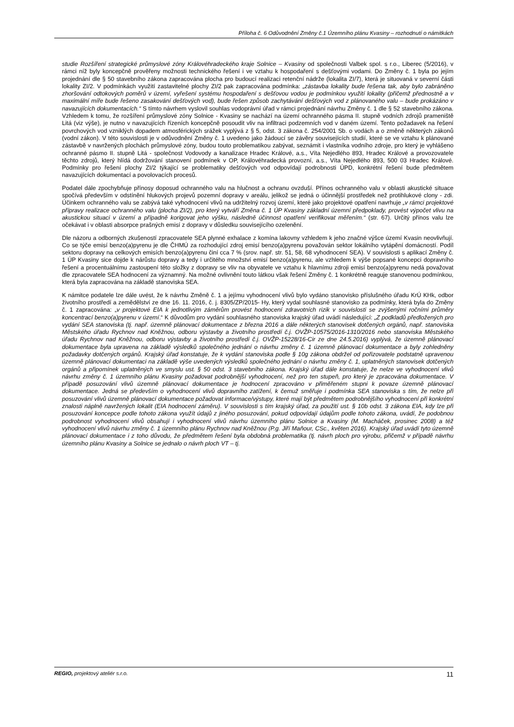Příloha č. 6 Odůvodnění Změny č.1 Územního plánu Kvasiny – rozhodnutí o námitkách
studie Rozšíření strategické průmyslové zóny Královéhradeckého kraje Solnice – Kvasiny od společnosti Valbek spol. s r.o., Liberec (5/2016), v rámci níž byly koncepčně prověřeny možnosti technického řešení i ve vztahu k hospodaření s dešťovými vodami. Do Změny č. 1 byla po jejím projednání dle § 50 stavebního zákona zapracována plocha pro budoucí realizaci retenční nádrže (lokalita ZI/7), která je situovaná v severní části lokality ZI/2. V podmínkách využití zastavitelné plochy ZI/2 pak zapracována podmínka: „zástavba lokality bude řešena tak, aby bylo zabráněno zhoršování odtokových poměrů v území, vyřešení systému hospodaření s dešťovou vodou je podmínkou využití lokality (přičemž přednostně a v maximální míře bude řešeno zasakování dešťových vod), bude řešen způsob zachytávání dešťových vod z plánovaného valu – bude prokázáno v navazujících dokumentacích.“ S tímto návrhem vyslovil souhlas vodoprávní úřad v rámci projednání návrhu Změny č. 1 dle § 52 stavebního zákona. Vzhledem k tomu, že rozšíření průmyslové zóny Solnice - Kvasiny se nachází na území ochranného pásma II. stupně vodních zdrojů prameniště Litá (viz výše), je nutno v navazujících řízeních koncepčně posoudit vliv na infiltraci podzemních vod v daném území. Tento požadavek na řešení povrchových vod vzniklých dopadem atmosférických srážek vyplývá z § 5, odst. 3 zákona č. 254/2001 Sb. o vodách a o změně některých zákonů (vodní zákon). V této souvislosti je v odůvodnění Změny č. 1 uvedeno jako žádoucí se závěry souvisejících studií, které se ve vztahu k plánované zástavbě v navržených plochách průmyslové zóny, budou touto problematikou zabývat, seznámit i vlastníka vodního zdroje, pro který je vyhlášeno ochranné pásmo II. stupně Litá - společnost Vodovody a kanalizace Hradec Králové, a.s., Víta Nejedlého 893, Hradec Králové a provozovatele těchto zdrojů, který hlídá dodržování stanovení podmínek v OP, Královéhradecká provozní, a.s., Víta Nejedlého 893, 500 03 Hradec Králové. Podmínky pro řešení plochy ZI/2 týkající se problematiky dešťových vod odpovídají podrobnosti ÚPD, konkrétní řešení bude předmětem navazujících dokumentací a povolovacích procesů.
Podatel dále zpochybňuje přínosy doposud ochranného valu na hlučnost a ochranu ovzduší. Přínos ochranného valu v oblasti akustické situace spočívá především v odstínění hlukových projevů pozemní dopravy v areálu, jelikož se jedná o účinnější prostředek než protihlukové clony - zdi. Účinkem ochranného valu se zabývá také vyhodnocení vlivů na udržitelný rozvoj území, které jako projektové opatření navrhuje „v rámci projektové přípravy realizace ochranného valu (plocha ZI/2), pro který vytváří Změna č. 1 ÚP Kvasiny základní územní předpoklady, provést výpočet vlivu na akustickou situaci v území a případně korigovat jeho výšku, následně účinnost opatření verifikovat měřením.“ (str. 67). Určitý přínos valu lze očekávat i v oblasti absorpce prašných emisí z dopravy v důsledku souvisejícího ozelenění.
Dle názoru a odborných zkušeností zpracovatele SEA plynné exhalace z komína lakovny vzhledem k jeho značné výšce území Kvasin neovlivňují. Co se týče emisí benzo(a)pyrenu je dle ČHMÚ za rozhodující zdroj emisí benzo(a)pyrenu považován sektor lokálního vytápění domácností. Podíl sektoru dopravy na celkových emisích benzo(a)pyrenu činí cca 7 % (srov. např. str. 51, 58, 68 vyhodnocení SEA). V souvislosti s aplikací Změny č. 1 ÚP Kvasiny sice dojde k nárůstu dopravy a tedy i určitého množství emisí benzo(a)pyrenu, ale vzhledem k výše popsané koncepci dopravního řešení a procentuálnímu zastoupení této složky z dopravy se vliv na obyvatele ve vztahu k hlavnímu zdroji emisí benzo(a)pyrenu nedá považovat dle zpracovatele SEA hodnocení za významný. Na možné ovlivnění touto látkou však řešení Změny č. 1 konkrétně reaguje stanovenou podmínkou, která byla zapracována na základě stanoviska SEA.
K námitce podatele lze dále uvést, že k návrhu Změně č. 1 a jejímu vyhodnocení vlivů bylo vydáno stanovisko příslušného úřadu KrÚ KHk, odbor životního prostředí a zemědělství ze dne 16. 11. 2016, č. j. 8305/ZP/2015- Hy, který vydal souhlasné stanovisko za podmínky, která byla do Změny č. 1 zapracována: „v projektové EIA k jednotlivým záměrům provést hodnocení zdravotních rizik v souvislosti se zvýšenými ročními průměry koncentrací benzo(a)pyrenu v území.“ K důvodům pro vydání souhlasného stanoviska krajský úřad uvádí následující: „Z podkladů předložených pro vydání SEA stanoviska (tj. např. územně plánovací dokumentace z března 2016 a dále některých stanovisek dotčených orgánů, např. stanoviska Městského úřadu Rychnov nad Kněžnou, odboru výstavby a životního prostředí č.j. OVŽP-10575/2016-1310/2016 nebo stanoviska Městského úřadu Rychnov nad Kněžnou, odboru výstavby a životního prostředí č.j. OVŽP-15228/16-Cir ze dne 24.5.2016) vyplývá, že územně plánovací dokumentace byla upravena na základě výsledků společného jednání o návrhu změny č. 1 územně plánovací dokumentace a byly zohledněny požadavky dotčených orgánů. Krajský úřad konstatuje, že k vydání stanoviska podle § 10g zákona obdržel od pořizovatele podstatně upravenou územně plánovací dokumentaci na základě výše uvedených výsledků společného jednání o návrhu změny č. 1, uplatněných stanovisek dotčených orgánů a připomínek uplatněných ve smyslu ust. § 50 odst. 3 stavebního zákona. Krajský úřad dále konstatuje, že nelze ve vyhodnocení vlivů návrhu změny č. 1 územního plánu Kvasiny požadovat podrobnější vyhodnocení, než pro ten stupeň, pro který je zpracována dokumentace. V případě posuzování vlivů územně plánovací dokumentace je hodnocení zpracováno v přiměřeném stupni k povaze územně plánovací dokumentace. Jedná se především o vyhodnocení vlivů dopravního zatížení, k čemuž směřuje i podmínka SEA stanoviska s tím, že nelze při posuzování vlivů územně plánovací dokumentace požadovat informace/výstupy, které mají být předmětem podrobnějšího vyhodnocení při konkrétní znalosti náplně navržených lokalit (EIA hodnocení záměru). V souvislosti s tím krajský úřad, za použití ust. § 10b odst. 3 zákona EIA, kdy lze při posuzování koncepce podle tohoto zákona využít údajů z jiného posuzování, pokud odpovídají údajům podle tohoto zákona, uvádí, že podobnou podrobnost vyhodnocení vlivů obsahují i vyhodnocení vlivů návrhu územního plánu Solnice a Kvasiny (M. Macháček, prosinec 2008) a též vyhodnocení vlivů návrhu změny č. 1 územního plánu Rychnov nad Kněžnou (P.g. Jiří Maňour, CSc., květen 2016). Krajský úřad uvádí tyto územně plánovací dokumentace i z toho důvodu, že předmětem řešení byla obdobná problematika (tj. návrh ploch pro výrobu, přičemž v případě návrhu územního plánu Kvasiny a Solnice se jednalo o návrh ploch VT – tj.
REGIO, projektový ateliér s.r.o.
11